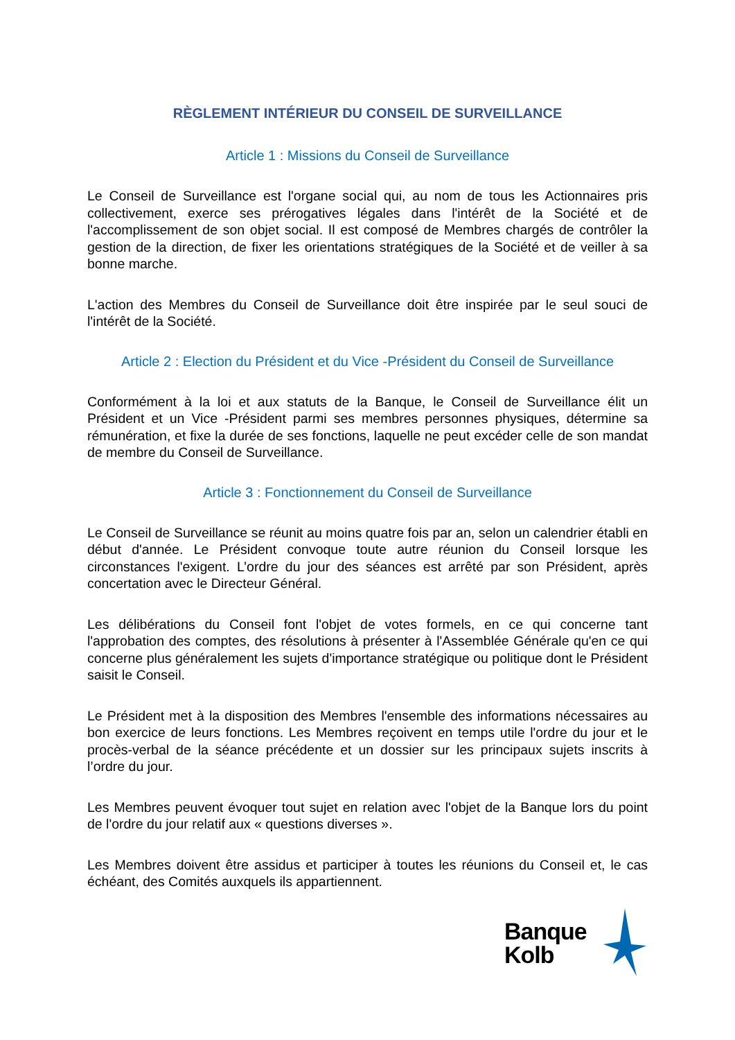RÈGLEMENT INTÉRIEUR DU CONSEIL DE SURVEILLANCE
Article 1 : Missions du Conseil de Surveillance
Le Conseil de Surveillance est l'organe social qui, au nom de tous les Actionnaires pris collectivement, exerce ses prérogatives légales dans l'intérêt de la Société et de l'accomplissement de son objet social. Il est composé de Membres chargés de contrôler la gestion de la direction, de fixer les orientations stratégiques de la Société et de veiller à sa bonne marche.
L'action des Membres du Conseil de Surveillance doit être inspirée par le seul souci de l'intérêt de la Société.
Article 2 : Election du Président et du Vice -Président du Conseil de Surveillance
Conformément à la loi et aux statuts de la Banque, le Conseil de Surveillance élit un Président et un Vice -Président parmi ses membres personnes physiques, détermine sa rémunération, et fixe la durée de ses fonctions, laquelle ne peut excéder celle de son mandat de membre du Conseil de Surveillance.
Article 3 : Fonctionnement du Conseil de Surveillance
Le Conseil de Surveillance se réunit au moins quatre fois par an, selon un calendrier établi en début d'année. Le Président convoque toute autre réunion du Conseil lorsque les circonstances l'exigent. L’ordre du jour des séances est arrêté par son Président, après concertation avec le Directeur Général.
Les délibérations du Conseil font l'objet de votes formels, en ce qui concerne tant l'approbation des comptes, des résolutions à présenter à l'Assemblée Générale qu'en ce qui concerne plus généralement les sujets d'importance stratégique ou politique dont le Président saisit le Conseil.
Le Président met à la disposition des Membres l'ensemble des informations nécessaires au bon exercice de leurs fonctions. Les Membres reçoivent en temps utile l'ordre du jour et le procès-verbal de la séance précédente et un dossier sur les principaux sujets inscrits à l’ordre du jour.
Les Membres peuvent évoquer tout sujet en relation avec l'objet de la Banque lors du point de l'ordre du jour relatif aux « questions diverses ».
Les Membres doivent être assidus et participer à toutes les réunions du Conseil et, le cas échéant, des Comités auxquels ils appartiennent.
Banque
Kolb